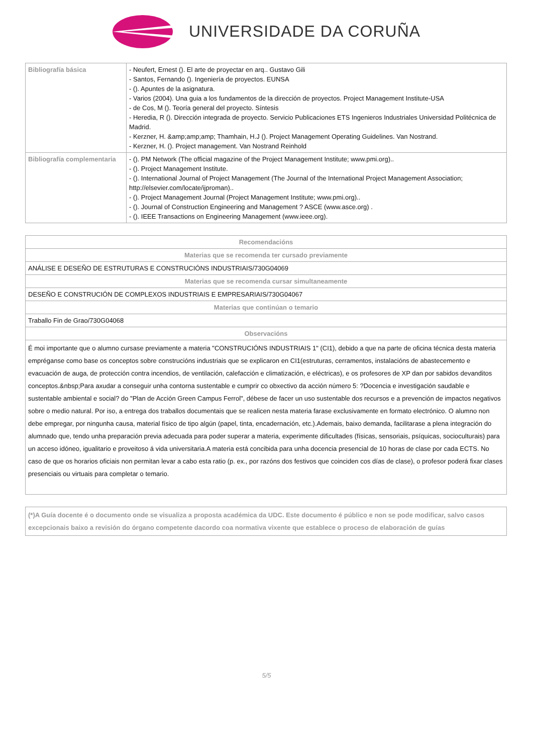UNIVERSIDADE DA CORUÑA
| Bibliografía básica | - Neufert, Ernest (). El arte de proyectar en arq.. Gustavo Gili - Santos, Fernando (). Ingeniería de proyectos. EUNSA - (). Apuntes de la asignatura. - Varios (2004). Una guia a los fundamentos de la dirección de proyectos. Project Management Institute-USA - de Cos, M (). Teoría general del proyecto. Síntesis - Heredia, R (). Dirección integrada de proyecto. Servicio Publicaciones ETS Ingenieros Industriales Universidad Politécnica de Madrid. - Kerzner, H. &amp;amp;amp; Thamhain, H.J (). Project Management Operating Guidelines. Van Nostrand. - Kerzner, H. (). Project management. Van Nostrand Reinhold |
| Bibliografía complementaria | - (). PM Network (The official magazine of the Project Management Institute; www.pmi.org).. - (). Project Management Institute. - (). International Journal of Project Management (The Journal of the International Project Management Association; http://elsevier.com/locate/ijproman).. - (). Project Management Journal (Project Management Institute; www.pmi.org).. - (). Journal of Construction Engineering and Management ? ASCE (www.asce.org) . - (). IEEE Transactions on Engineering Management (www.ieee.org). |
| Recomendacións |
| --- |
| Materias que se recomenda ter cursado previamente |
| ANÁLISE E DESEÑO DE ESTRUTURAS E CONSTRUCIÓNS INDUSTRIAIS/730G04069 |
| Materias que se recomenda cursar simultaneamente |
| DESEÑO E CONSTRUCIÓN DE COMPLEXOS INDUSTRIAIS E EMPRESARIAIS/730G04067 |
| Materias que continúan o temario |
| Traballo Fin de Grao/730G04068 |
| Observacións |
| É moi importante que o alumno cursase previamente a materia "CONSTRUCIÓNS INDUSTRIAIS 1" (CI1), debido a que na parte de oficina técnica desta materia empréganse como base os conceptos sobre construcións industriais que se explicaron en CI1(estruturas, cerramentos, instalacións de abastecemento e evacuación de auga, de protección contra incendios, de ventilación, calefacción e climatización, e eléctricas), e os profesores de XP dan por sabidos devanditos conceptos.&nbsp;Para axudar a conseguir unha contorna sustentable e cumprir co obxectivo da acción número 5: ?Docencia e investigación saudable e sustentable ambiental e social? do "Plan de Acción Green Campus Ferrol", débese de facer un uso sustentable dos recursos e a prevención de impactos negativos sobre o medio natural. Por iso, a entrega dos traballos documentais que se realicen nesta materia farase exclusivamente en formato electrónico. O alumno non debe empregar, por ningunha causa, material físico de tipo algún (papel, tinta, encadernación, etc.).Ademais, baixo demanda, facilitarase a plena integración do alumnado que, tendo unha preparación previa adecuada para poder superar a materia, experimente dificultades (físicas, sensoriais, psíquicas, socioculturais) para un acceso idóneo, igualitario e proveitoso á vida universitaria.A materia está concibida para unha docencia presencial de 10 horas de clase por cada ECTS. No caso de que os horarios oficiais non permitan levar a cabo esta ratio (p. ex., por razóns dos festivos que coinciden cos días de clase), o profesor poderá fixar clases presenciais ou virtuais para completar o temario. |
| (*)A Guía docente é o documento onde se visualiza a proposta académica da UDC. Este documento é público e non se pode modificar, salvo casos excepcionais baixo a revisión do órgano competente dacordo coa normativa vixente que establece o proceso de elaboración de guías |
5/5